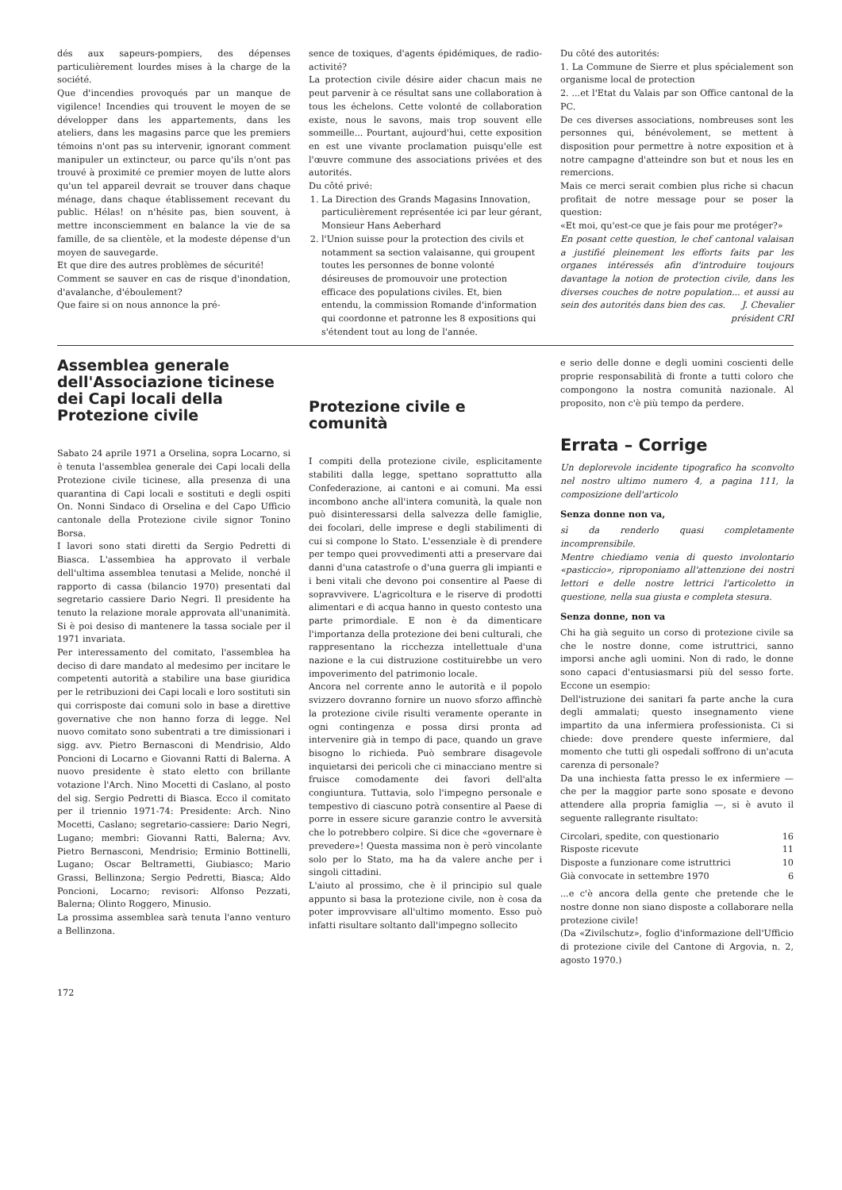dés aux sapeurs-pompiers, des dépenses particulièrement lourdes mises à la charge de la société.
Que d'incendies provoqués par un manque de vigilence! Incendies qui trouvent le moyen de se développer dans les appartements, dans les ateliers, dans les magasins parce que les premiers témoins n'ont pas su intervenir, ignorant comment manipuler un extincteur, ou parce qu'ils n'ont pas trouvé à proximité ce premier moyen de lutte alors qu'un tel appareil devrait se trouver dans chaque ménage, dans chaque établissement recevant du public. Hélas! on n'hésite pas, bien souvent, à mettre inconsciemment en balance la vie de sa famille, de sa clientèle, et la modeste dépense d'un moyen de sauvegarde.
Et que dire des autres problèmes de sécurité!
Comment se sauver en cas de risque d'inondation, d'avalanche, d'éboulement?
Que faire si on nous annonce la pré-
sence de toxiques, d'agents épidémiques, de radio-activité?
La protection civile désire aider chacun mais ne peut parvenir à ce résultat sans une collaboration à tous les échelons. Cette volonté de collaboration existe, nous le savons, mais trop souvent elle sommeille... Pourtant, aujourd'hui, cette exposition en est une vivante proclamation puisqu'elle est l'œuvre commune des associations privées et des autorités.
Du côté privé:
1. La Direction des Grands Magasins Innovation, particulièrement représentée ici par leur gérant, Monsieur Hans Aeberhard
2. l'Union suisse pour la protection des civils et notamment sa section valaisanne, qui groupent toutes les personnes de bonne volonté désireuses de promouvoir une protection efficace des populations civiles. Et, bien entendu, la commission Romande d'information qui coordonne et patronne les 8 expositions qui s'étendent tout au long de l'année.
Du côté des autorités:
1. La Commune de Sierre et plus spécialement son organisme local de protection
2. ...et l'Etat du Valais par son Office cantonal de la PC.
De ces diverses associations, nombreuses sont les personnes qui, bénévolement, se mettent à disposition pour permettre à notre exposition et à notre campagne d'atteindre son but et nous les en remercions.
Mais ce merci serait combien plus riche si chacun profitait de notre message pour se poser la question:
«Et moi, qu'est-ce que je fais pour me protéger?»
En posant cette question, le chef cantonal valaisan a justifié pleinement les efforts faits par les organes intéressés afin d'introduire toujours davantage la notion de protection civile, dans les diverses couches de notre population... et aussi au sein des autorités dans bien des cas. J. Chevalier
président CRI
Assemblea generale dell'Associazione ticinese dei Capi locali della Protezione civile
Sabato 24 aprile 1971 a Orselina, sopra Locarno, si è tenuta l'assemblea generale dei Capi locali della Protezione civile ticinese, alla presenza di una quarantina di Capi locali e sostituti e degli ospiti On. Nonni Sindaco di Orselina e del Capo Ufficio cantonale della Protezione civile signor Tonino Borsa.
I lavori sono stati diretti da Sergio Pedretti di Biasca. L'assembiea ha approvato il verbale dell'ultima assemblea tenutasi a Melide, nonché il rapporto di cassa (bilancio 1970) presentati dal segretario cassiere Dario Negri. Il presidente ha tenuto la relazione morale approvata all'unanimità. Si è poi desiso di mantenere la tassa sociale per il 1971 invariata.
Per interessamento del comitato, l'assemblea ha deciso di dare mandato al medesimo per incitare le competenti autorità a stabilire una base giuridica per le retribuzioni dei Capi locali e loro sostituti sin qui corrisposte dai comuni solo in base a direttive governative che non hanno forza di legge. Nel nuovo comitato sono subentrati a tre dimissionari i sigg. avv. Pietro Bernasconi di Mendrisio, Aldo Poncioni di Locarno e Giovanni Ratti di Balerna. A nuovo presidente è stato eletto con brillante votazione l'Arch. Nino Mocetti di Caslano, al posto del sig. Sergio Pedretti di Biasca. Ecco il comitato per il triennio 1971-74: Presidente: Arch. Nino Mocetti, Caslano; segretario-cassiere: Dario Negri, Lugano; membri: Giovanni Ratti, Balerna; Avv. Pietro Bernasconi, Mendrisio; Erminio Bottinelli, Lugano; Oscar Beltrametti, Giubiasco; Mario Grassi, Bellinzona; Sergio Pedretti, Biasca; Aldo Poncioni, Locarno; revisori: Alfonso Pezzati, Balerna; Olinto Roggero, Minusio.
La prossima assemblea sarà tenuta l'anno venturo a Bellinzona.
Protezione civile e comunità
I compiti della protezione civile, esplicitamente stabiliti dalla legge, spettano soprattutto alla Confederazione, ai cantoni e ai comuni. Ma essi incombono anche all'intera comunità, la quale non può disinteressarsi della salvezza delle famiglie, dei focolari, delle imprese e degli stabilimenti di cui si compone lo Stato. L'essenziale è di prendere per tempo quei provvedimenti atti a preservare dai danni d'una catastrofe o d'una guerra gli impianti e i beni vitali che devono poi consentire al Paese di sopravvivere. L'agricoltura e le riserve di prodotti alimentari e di acqua hanno in questo contesto una parte primordiale. E non è da dimenticare l'importanza della protezione dei beni culturali, che rappresentano la ricchezza intellettuale d'una nazione e la cui distruzione costituirebbe un vero impoverimento del patrimonio locale.
Ancora nel corrente anno le autorità e il popolo svizzero dovranno fornire un nuovo sforzo affinchè la protezione civile risulti veramente operante in ogni contingenza e possa dirsi pronta ad intervenire già in tempo di pace, quando un grave bisogno lo richieda. Può sembrare disagevole inquietarsi dei pericoli che ci minacciano mentre si fruisce comodamente dei favori dell'alta congiuntura. Tuttavia, solo l'impegno personale e tempestivo di ciascuno potrà consentire al Paese di porre in essere sicure garanzie contro le avversità che lo potrebbero colpire. Si dice che «governare è prevedere»! Questa massima non è però vincolante solo per lo Stato, ma ha da valere anche per i singoli cittadini.
L'aiuto al prossimo, che è il principio sul quale appunto si basa la protezione civile, non è cosa da poter improvvisare all'ultimo momento. Esso può infatti risultare soltanto dall'impegno sollecito
e serio delle donne e degli uomini coscienti delle proprie responsabilità di fronte a tutti coloro che compongono la nostra comunità nazionale. Al proposito, non c'è più tempo da perdere.
Errata – Corrige
Un deplorevole incidente tipografico ha sconvolto nel nostro ultimo numero 4, a pagina 111, la composizione dell'articolo
Senza donne non va,
sì da renderlo quasi completamente incomprensibile.
Mentre chiediamo venia di questo involontario «pasticcio», riproponiamo all'attenzione dei nostri lettori e delle nostre lettrici l'articoletto in questione, nella sua giusta e completa stesura.
Senza donne, non va
Chi ha già seguito un corso di protezione civile sa che le nostre donne, come istruttrici, sanno imporsi anche agli uomini. Non di rado, le donne sono capaci d'entusiasmarsi più del sesso forte. Eccone un esempio:
Dell'istruzione dei sanitari fa parte anche la cura degli ammalati; questo insegnamento viene impartito da una infermiera professionista. Ci si chiede: dove prendere queste infermiere, dal momento che tutti gli ospedali soffrono di un'acuta carenza di personale?
Da una inchiesta fatta presso le ex infermiere — che per la maggior parte sono sposate e devono attendere alla propria famiglia —, si è avuto il seguente rallegrante risultato:
| Circolari, spedite, con questionario | 16 |
| Risposte ricevute | 11 |
| Disposte a funzionare come istruttrici | 10 |
| Già convocate in settembre 1970 | 6 |
...e c'è ancora della gente che pretende che le nostre donne non siano disposte a collaborare nella protezione civile!
(Da «Zivilschutz», foglio d'informazione dell'Ufficio di protezione civile del Cantone di Argovia, n. 2, agosto 1970.)
172